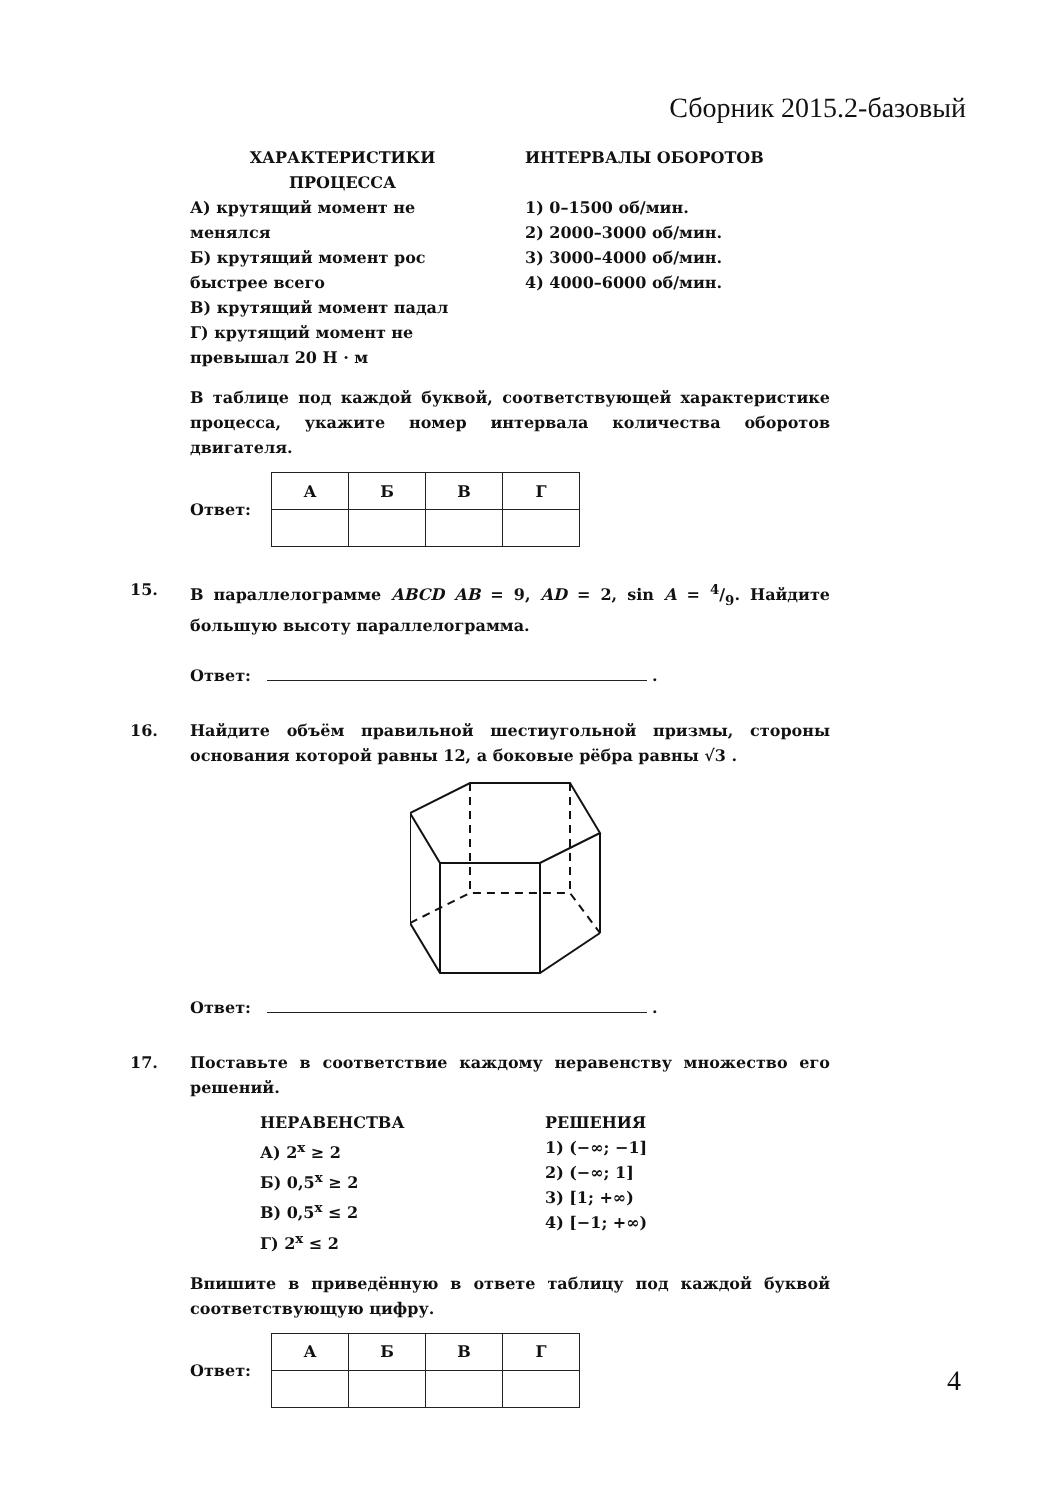Сборник 2015.2-базовый
ХАРАКТЕРИСТИКИ
ПРОЦЕССА
А) крутящий момент не менялся
Б) крутящий момент рос быстрее всего
В) крутящий момент падал
Г) крутящий момент не превышал 20 Н · м
ИНТЕРВАЛЫ ОБОРОТОВ
1) 0–1500 об/мин.
2) 2000–3000 об/мин.
3) 3000–4000 об/мин.
4) 4000–6000 об/мин.
В таблице под каждой буквой, соответствующей характеристике процесса, укажите номер интервала количества оборотов двигателя.
Ответ:
| А | Б | В | Г |
| --- | --- | --- | --- |
15. В параллелограмме ABCD AB = 9, AD = 2, sin A = 4/9. Найдите большую высоту параллелограмма.
Ответ: .
16. Найдите объём правильной шестиугольной призмы, стороны основания которой равны 12, а боковые рёбра равны √3 .
Ответ: .
17. Поставьте в соответствие каждому неравенству множество его решений.
НЕРАВЕНСТВА
А) 2<sup>x</sup> ≥ 2
Б) 0,5<sup>x</sup> ≥ 2
В) 0,5<sup>x</sup> ≤ 2
Г) 2<sup>x</sup> ≤ 2
РЕШЕНИЯ
1) (−∞; −1]
2) (−∞; 1]
3) [1; +∞)
4) [−1; +∞)
Впишите в приведённую в ответе таблицу под каждой буквой соответствующую цифру.
Ответ:
| А | Б | В | Г |
| --- | --- | --- | --- |
4